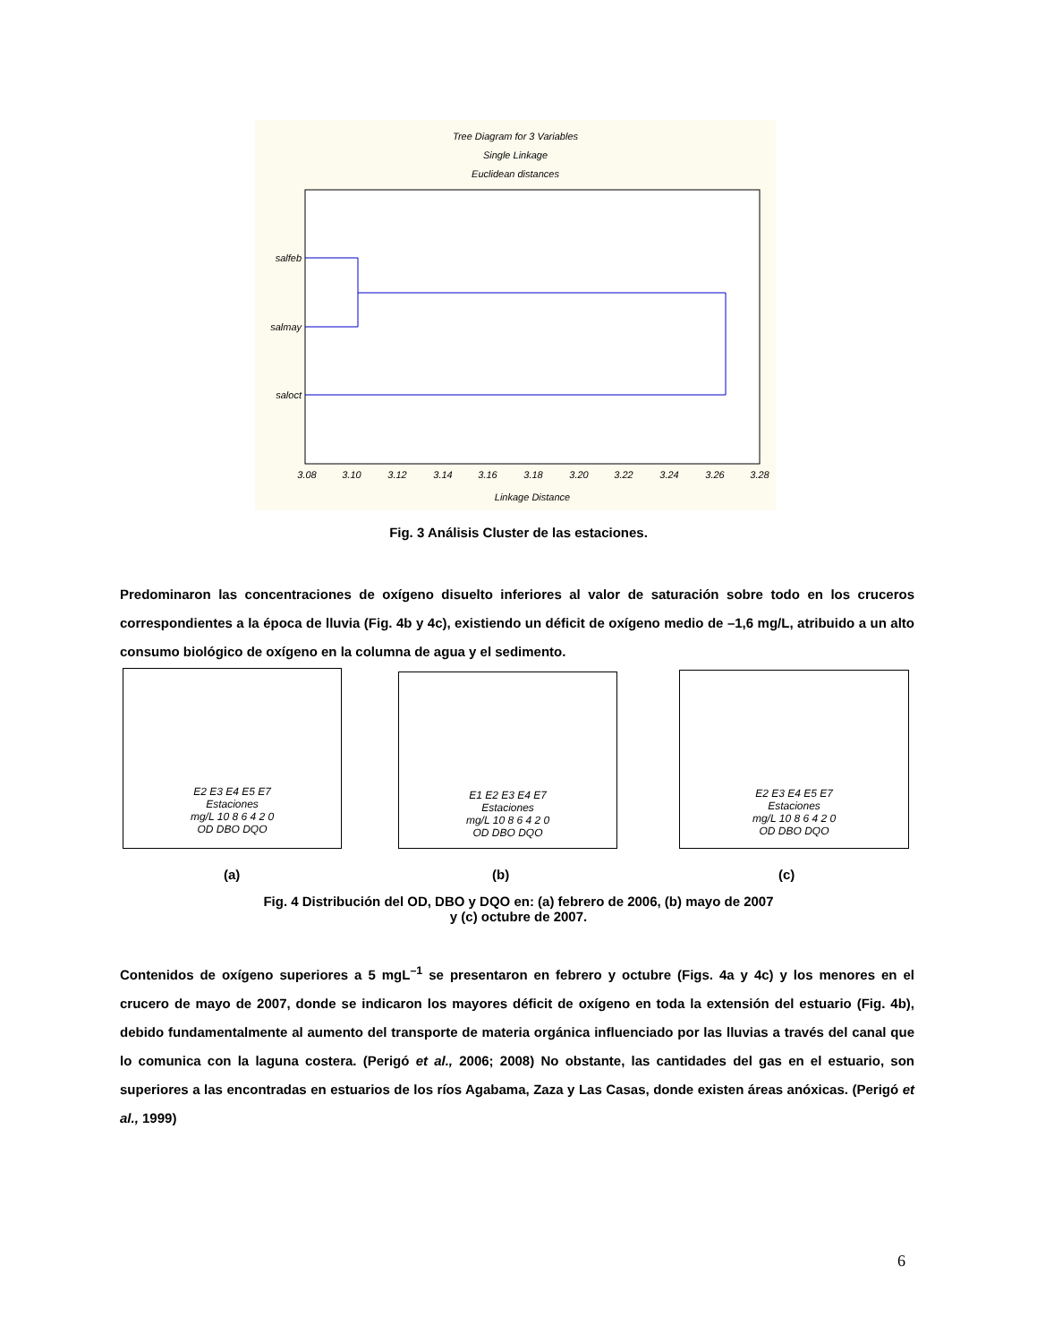Tree Diagram for 3 Variables
Single Linkage
Euclidean distances
salfeb
salmay
saloct
3.08
3.10
3.12
3.14
3.16
3.18
3.20
3.22
3.24
3.26
3.28
Linkage Distance
Fig. 3 Análisis Cluster de las estaciones.
Predominaron las concentraciones de oxígeno disuelto inferiores al valor de saturación sobre todo en los cruceros correspondientes a la época de lluvia (Fig. 4b y 4c), existiendo un déficit de oxígeno medio de –1,6 mg/L, atribuido a un alto consumo biológico de oxígeno en la columna de agua y el sedimento.
E2 E3 E4 E5 E7
Estaciones
mg/L 10 8 6 4 2 0
OD DBO DQO
E1 E2 E3 E4 E7
Estaciones
mg/L 10 8 6 4 2 0
OD DBO DQO
E2 E3 E4 E5 E7
Estaciones
mg/L 10 8 6 4 2 0
OD DBO DQO
(a) (b) (c)
Fig. 4 Distribución del OD, DBO y DQO en: (a) febrero de 2006, (b) mayo de 2007
y (c) octubre de 2007.
Contenidos de oxígeno superiores a 5 mgL<sup>–1</sup> se presentaron en febrero y octubre (Figs. 4a y 4c) y los menores en el crucero de mayo de 2007, donde se indicaron los mayores déficit de oxígeno en toda la extensión del estuario (Fig. 4b), debido fundamentalmente al aumento del transporte de materia orgánica influenciado por las lluvias a través del canal que lo comunica con la laguna costera. (Perigó et al., 2006; 2008) No obstante, las cantidades del gas en el estuario, son superiores a las encontradas en estuarios de los ríos Agabama, Zaza y Las Casas, donde existen áreas anóxicas. (Perigó et al., 1999)
6